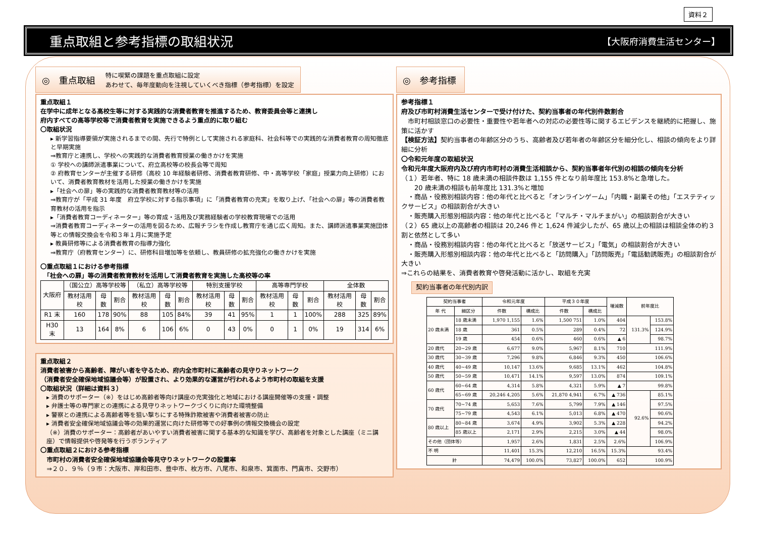資料２
重点取組と参考指標の取組状況
【大阪府消費生活センター】
◎　重点取組
特に喫緊の課題を重点取組に設定
あわせて、毎年度動向を注視していくべき指標（参考指標）を設定
重点取組１
在学中に成年となる高校生等に対する実践的な消費者教育を推進するため、教育委員会等と連携し
府内すべての高等学校等で消費者教育を実施できるよう重点的に取り組む
〇取組状況
▸ 新学習指導要領が実施されるまでの間、先行で特例として実施される家庭科、社会科等での実践的な消費者教育の周知徹底と早期実施
⇒教育庁と連携し、学校への実践的な消費者教育授業の働きかけを実施
① 学校への講師派遣事業について、府立高校等の校長会等で周知
② 府教育センターが主催する研修（高校 10 年経験者研修、消費者教育研修、中・高等学校「家庭」授業力向上研修）において、消費者教育教材を活用した授業の働きかけを実施
▸「社会への扉」等の実践的な消費者教育教材等の活用
⇒教育庁が「平成 31 年度　府立学校に対する指示事項」に「消費者教育の充実」を取り上げ、「社会への扉」等の消費者教育教材の活用を指示
▸「消費者教育コーディネーター」等の育成・活用及び実務経験者の学校教育現場での活用
⇒消費者教育コーディネーターの活用を図るため、広報チラシを作成し教育庁を通じ広く周知。また、講師派遣事業実施団体等との情報交換会を令和３年１月に実施予定
▸ 教員研修等による消費者教育の指導力強化
⇒教育庁（府教育センター）に、研修科目増加等を依頼し、教員研修の拡充強化の働きかけを実施
〇重点取組１における参考指標
　「社会への扉」等の消費者教育教材を活用して消費者教育を実施した高校等の率
| 大阪府 | （国公立）高等学校等 | | | （私立）高等学校等 | | | 特別支援学校 | | | 高等専門学校 | | | 全体数 | | |
| --- | --- | --- | --- | --- | --- | --- | --- | --- | --- | --- | --- | --- | --- | --- | --- |
| | 教材活用校 | 母数 | 割合 | 教材活用校 | 母数 | 割合 | 教材活用校 | 母数 | 割合 | 教材活用校 | 母数 | 割合 | 教材活用校 | 母数 | 割合 |
| R1 末 | 160 | 178 | 90% | 88 | 105 | 84% | 39 | 41 | 95% | 1 | 1 | 100% | 288 | 325 | 89% |
| H30 末 | 13 | 164 | 8% | 6 | 106 | 6% | 0 | 43 | 0% | 0 | 1 | 0% | 19 | 314 | 6% |
重点取組２
消費者被害から高齢者、障がい者を守るため、府内全市町村に高齢者の見守りネットワーク
（消費者安全確保地域協議会等）が設置され、より効果的な運営が行われるよう市町村の取組を支援
〇取組状況（詳細は資料３）
▸ 消費のサポーター（※）をはじめ高齢者等向け講座の充実強化と地域における講座開催等の支援・調整
▸ 弁護士等の専門家との連携による見守りネットワークづくりに向けた環境整備
▸ 警察との連携による高齢者等を狙い撃ちにする特殊詐欺被害や消費者被害の防止
▸ 消費者安全確保地域協議会等の効果的運営に向けた研修等での好事例の情報交換機会の設定
（※）消費のサポーター：高齢者があいやすい消費者被害に関する基本的な知識を学び、高齢者を対象とした講座（ミニ講座）で情報提供や啓発等を行うボランティア
〇重点取組２における参考指標
　市町村の消費者安全確保地域協議会等見守りネットワークの設置率
　⇒２０．９％（９市：大阪市、岸和田市、豊中市、枚方市、八尾市、和泉市、箕面市、門真市、交野市）
◎　参考指標
参考指標１
府及び市町村消費生活センターで受け付けた、契約当事者の年代別件数割合
　市町村相談窓口の必要性・重要性や若年者への対応の必要性等に関するエビデンスを継続的に把握し、施策に活かす
【検証方法】契約当事者の年齢区分のうち、高齢者及び若年者の年齢区分を細分化し、相談の傾向をより詳細に分析
〇令和元年度の取組状況
令和元年度大阪府内及び府内市町村の消費生活相談から、契約当事者年代別の相談の傾向を分析
（１）若年者、特に 18 歳未満の相談件数は 1,155 件となり前年度比 153.8%と急増した。
　　20 歳未満の相談も前年度比 131.3%と増加
　・商品・役務別相談内容：他の年代と比べると「オンラインゲーム」「内職・副業その他」「エステティックサービス」の相談割合が大きい
　・販売購入形態別相談内容：他の年代と比べると「マルチ・マルチまがい」の相談割合が大きい
（２）65 歳以上の高齢者の相談は 20,246 件と 1,624 件減少したが、65 歳以上の相談は相談全体の約３割と依然として多い
　・商品・役務別相談内容：他の年代と比べると「放送サービス」「電気」の相談割合が大きい
　・販売購入形態別相談内容：他の年代と比べると「訪問購入」「訪問販売」「電話勧誘販売」の相談割合が大きい
⇒これらの結果を、消費者教育や啓発活動に活かし、取組を充実
契約当事者の年代別内訳
| 契約当事者 | | 令和元年度 | | 平成３０年度 | | 増減数 | 前年度比 | |
| --- | --- | --- | --- | --- | --- | --- | --- | --- |
| 年 代 | 細区分 | 件数 | 構成比 | 件数 | 構成比 | | | |
| 20 歳未満 | 18 歳未満 | 1,970 1,155 | 1.6% | 1,500 751 | 1.0% | 404 | 131.3% | 153.8% |
| | 18 歳 | 361 | 0.5% | 289 | 0.4% | 72 | | 124.9% |
| | 19 歳 | 454 | 0.6% | 460 | 0.6% | ▲ 6 | | 98.7% |
| 20 歳代 | 20~29 歳 | 6,677 | 9.0% | 5,967 | 8.1% | 710 | 111.9% | |
| 30 歳代 | 30~39 歳 | 7,296 | 9.8% | 6,846 | 9.3% | 450 | 106.6% | |
| 40 歳代 | 40~49 歳 | 10,147 | 13.6% | 9,685 | 13.1% | 462 | 104.8% | |
| 50 歳代 | 50~59 歳 | 10,471 | 14.1% | 9,597 | 13.0% | 874 | 109.1% | |
| 60 歳代 | 60~64 歳 | 4,314 | 5.8% | 4,321 | 5.9% | ▲ 7 | 99.8% | |
| | 65~69 歳 | 20,246 4,205 | 5.6% | 21,870 4,941 | 6.7% | ▲ 736 | 92.6% | 85.1% |
| 70 歳代 | 70~74 歳 | 5,653 | 7.6% | 5,799 | 7.9% | ▲ 146 | | 97.5% |
| | 75~79 歳 | 4,543 | 6.1% | 5,013 | 6.8% | ▲ 470 | | 90.6% |
| 80 歳以上 | 80~84 歳 | 3,674 | 4.9% | 3,902 | 5.3% | ▲ 228 | | 94.2% |
| | 85 歳以上 | 2,171 | 2.9% | 2,215 | 3.0% | ▲ 44 | | 98.0% |
| その他（団体等） | | 1,957 | 2.6% | 1,831 | 2.5% | 2.6% | | 106.9% |
| 不 明 | | 11,401 | 15.3% | 12,210 | 16.5% | 15.3% | 93.4% | |
| 計 | | 74,479 | 100.0% | 73,827 | 100.0% | 652 | 100.9% | |